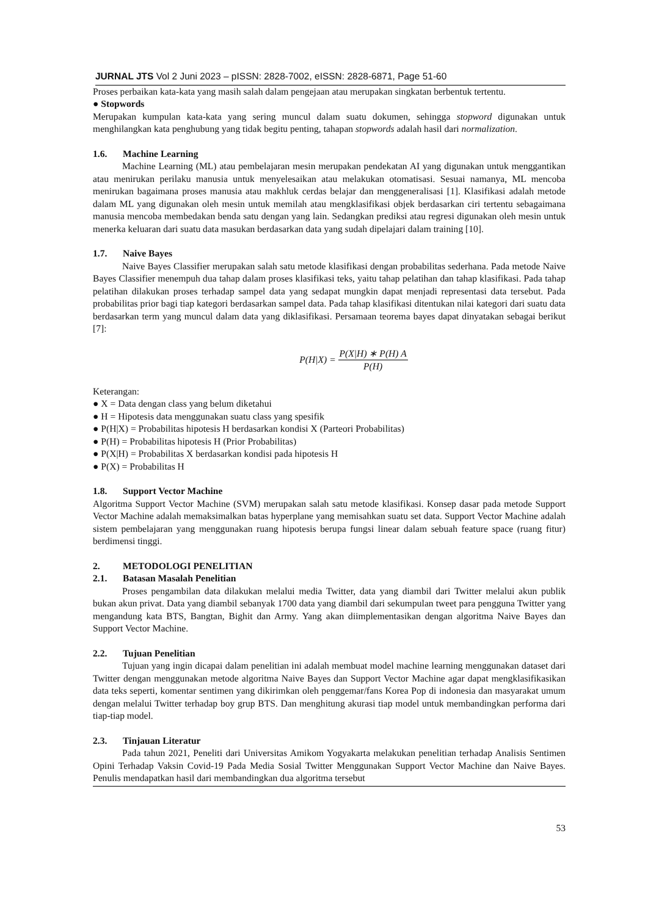JURNAL JTS Vol 2 Juni 2023 – pISSN: 2828-7002, eISSN: 2828-6871, Page 51-60
Proses perbaikan kata-kata yang masih salah dalam pengejaan atau merupakan singkatan berbentuk tertentu.
● Stopwords
Merupakan kumpulan kata-kata yang sering muncul dalam suatu dokumen, sehingga stopword digunakan untuk menghilangkan kata penghubung yang tidak begitu penting, tahapan stopwords adalah hasil dari normalization.
1.6. Machine Learning
Machine Learning (ML) atau pembelajaran mesin merupakan pendekatan AI yang digunakan untuk menggantikan atau menirukan perilaku manusia untuk menyelesaikan atau melakukan otomatisasi. Sesuai namanya, ML mencoba menirukan bagaimana proses manusia atau makhluk cerdas belajar dan menggeneralisasi [1]. Klasifikasi adalah metode dalam ML yang digunakan oleh mesin untuk memilah atau mengklasifikasi objek berdasarkan ciri tertentu sebagaimana manusia mencoba membedakan benda satu dengan yang lain. Sedangkan prediksi atau regresi digunakan oleh mesin untuk menerka keluaran dari suatu data masukan berdasarkan data yang sudah dipelajari dalam training [10].
1.7. Naive Bayes
Naive Bayes Classifier merupakan salah satu metode klasifikasi dengan probabilitas sederhana. Pada metode Naive Bayes Classifier menempuh dua tahap dalam proses klasifikasi teks, yaitu tahap pelatihan dan tahap klasifikasi. Pada tahap pelatihan dilakukan proses terhadap sampel data yang sedapat mungkin dapat menjadi representasi data tersebut. Pada probabilitas prior bagi tiap kategori berdasarkan sampel data. Pada tahap klasifikasi ditentukan nilai kategori dari suatu data berdasarkan term yang muncul dalam data yang diklasifikasi. Persamaan teorema bayes dapat dinyatakan sebagai berikut [7]:
P(H|X) = P(X|H) ∗ P(H) A P(H)
Keterangan:
● X = Data dengan class yang belum diketahui
● H = Hipotesis data menggunakan suatu class yang spesifik
● P(H|X) = Probabilitas hipotesis H berdasarkan kondisi X (Parteori Probabilitas)
● P(H) = Probabilitas hipotesis H (Prior Probabilitas)
● P(X|H) = Probabilitas X berdasarkan kondisi pada hipotesis H
● P(X) = Probabilitas H
1.8. Support Vector Machine
Algoritma Support Vector Machine (SVM) merupakan salah satu metode klasifikasi. Konsep dasar pada metode Support Vector Machine adalah memaksimalkan batas hyperplane yang memisahkan suatu set data. Support Vector Machine adalah sistem pembelajaran yang menggunakan ruang hipotesis berupa fungsi linear dalam sebuah feature space (ruang fitur) berdimensi tinggi.
2. METODOLOGI PENELITIAN
2.1. Batasan Masalah Penelitian
Proses pengambilan data dilakukan melalui media Twitter, data yang diambil dari Twitter melalui akun publik bukan akun privat. Data yang diambil sebanyak 1700 data yang diambil dari sekumpulan tweet para pengguna Twitter yang mengandung kata BTS, Bangtan, Bighit dan Army. Yang akan diimplementasikan dengan algoritma Naive Bayes dan Support Vector Machine.
2.2. Tujuan Penelitian
Tujuan yang ingin dicapai dalam penelitian ini adalah membuat model machine learning menggunakan dataset dari Twitter dengan menggunakan metode algoritma Naive Bayes dan Support Vector Machine agar dapat mengklasifikasikan data teks seperti, komentar sentimen yang dikirimkan oleh penggemar/fans Korea Pop di indonesia dan masyarakat umum dengan melalui Twitter terhadap boy grup BTS. Dan menghitung akurasi tiap model untuk membandingkan performa dari tiap-tiap model.
2.3. Tinjauan Literatur
Pada tahun 2021, Peneliti dari Universitas Amikom Yogyakarta melakukan penelitian terhadap Analisis Sentimen Opini Terhadap Vaksin Covid-19 Pada Media Sosial Twitter Menggunakan Support Vector Machine dan Naive Bayes. Penulis mendapatkan hasil dari membandingkan dua algoritma tersebut
53